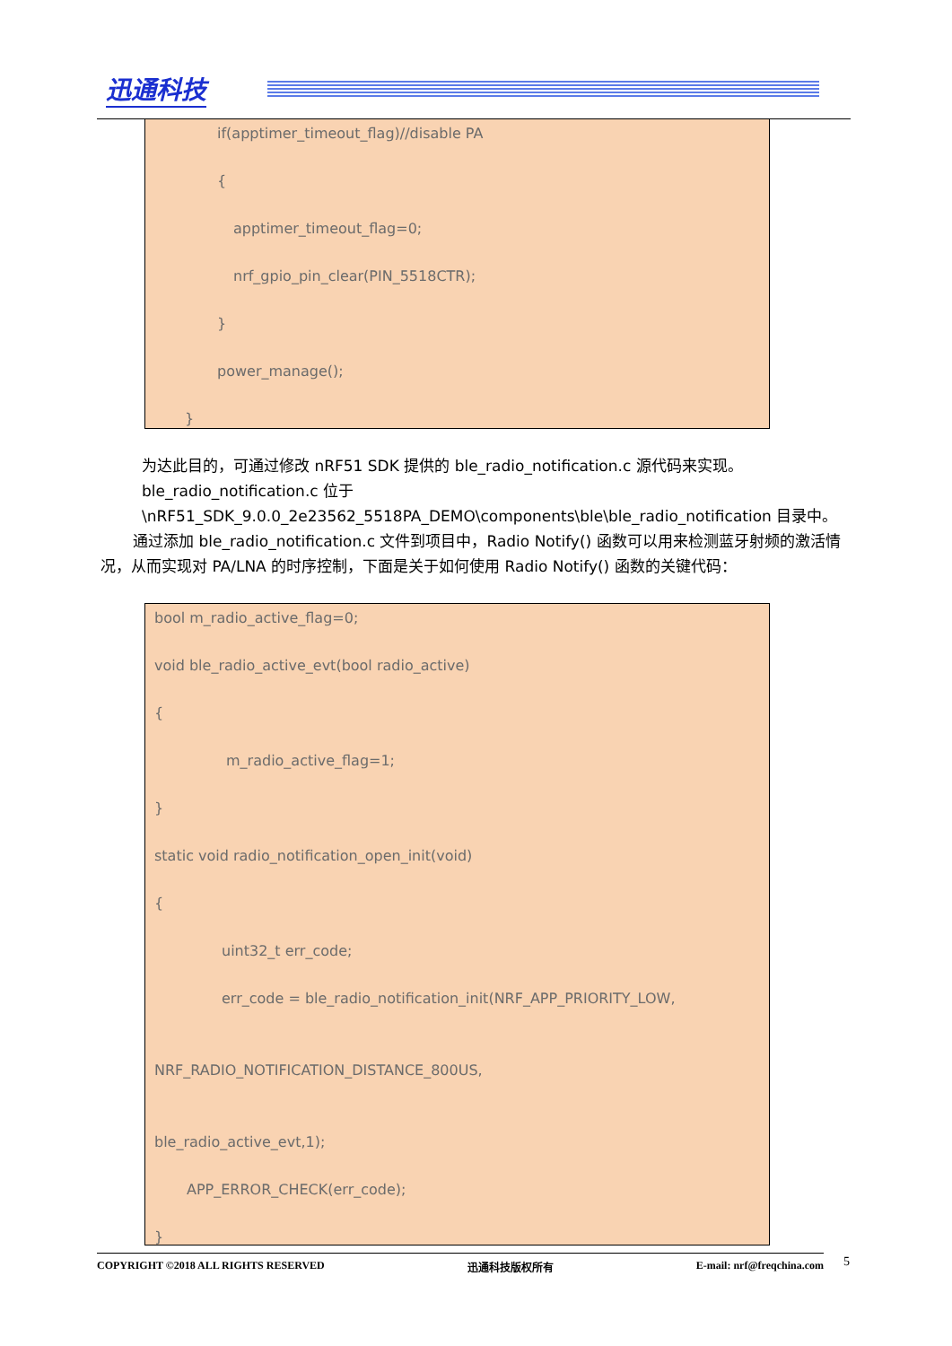迅通科技
if(apptimer_timeout_flag)//disable PA
{
apptimer_timeout_flag=0;
nrf_gpio_pin_clear(PIN_5518CTR);
}
power_manage();
}
为达此目的，可通过修改 nRF51 SDK 提供的 ble_radio_notification.c 源代码来实现。ble_radio_notification.c 位于 \nRF51_SDK_9.0.0_2e23562_5518PA_DEMO\components\ble\ble_radio_notification 目录中。
通过添加 ble_radio_notification.c 文件到项目中，Radio Notify() 函数可以用来检测蓝牙射频的激活情况，从而实现对 PA/LNA 的时序控制，下面是关于如何使用 Radio Notify() 函数的关键代码：
bool m_radio_active_flag=0;
void ble_radio_active_evt(bool radio_active)
{
m_radio_active_flag=1;
}
static void radio_notification_open_init(void)
{
uint32_t err_code;
err_code = ble_radio_notification_init(NRF_APP_PRIORITY_LOW,
NRF_RADIO_NOTIFICATION_DISTANCE_800US,
ble_radio_active_evt,1);
APP_ERROR_CHECK(err_code);
}
COPYRIGHT ©2018 ALL RIGHTS RESERVED 迅通科技版权所有 E-mail: nrf@freqchina.com 5